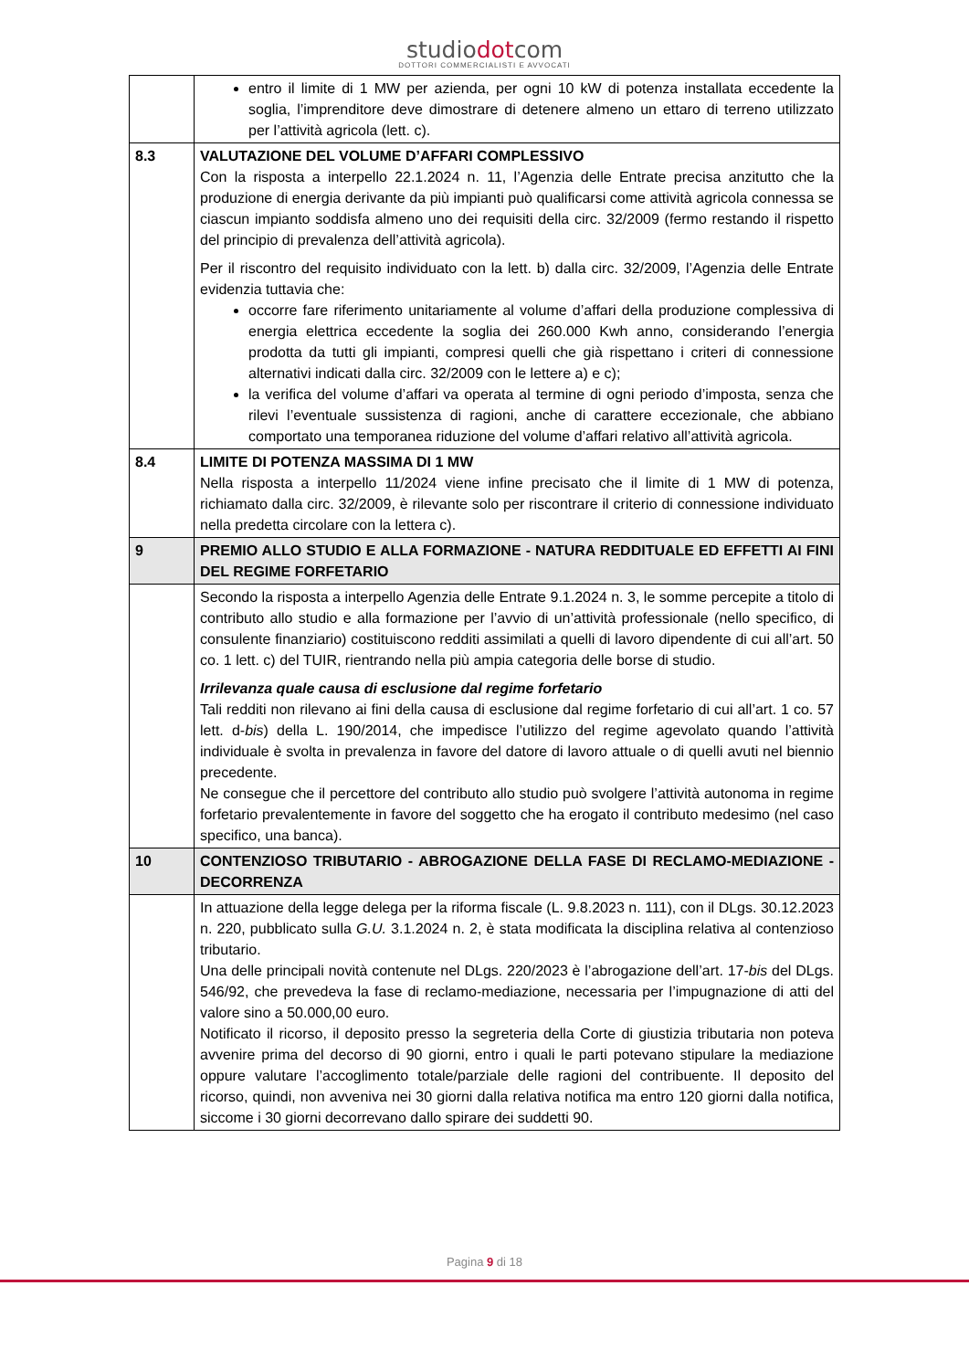studiodotcom
DOTTORI COMMERCIALISTI E AVVOCATI
| | entro il limite di 1 MW per azienda, per ogni 10 kW di potenza installata eccedente la soglia, l’imprenditore deve dimostrare di detenere almeno un ettaro di terreno utilizzato per l’attività agricola (lett. c). |
| 8.3 | VALUTAZIONE DEL VOLUME D’AFFARI COMPLESSIVO Con la risposta a interpello 22.1.2024 n. 11, l’Agenzia delle Entrate precisa anzitutto che la produzione di energia derivante da più impianti può qualificarsi come attività agricola connessa se ciascun impianto soddisfa almeno uno dei requisiti della circ. 32/2009 (fermo restando il rispetto del principio di prevalenza dell’attività agricola). Per il riscontro del requisito individuato con la lett. b) dalla circ. 32/2009, l’Agenzia delle Entrate evidenzia tuttavia che: occorre fare riferimento unitariamente al volume d’affari della produzione complessiva di energia elettrica eccedente la soglia dei 260.000 Kwh anno, considerando l’energia prodotta da tutti gli impianti, compresi quelli che già rispettano i criteri di connessione alternativi indicati dalla circ. 32/2009 con le lettere a) e c); la verifica del volume d’affari va operata al termine di ogni periodo d’imposta, senza che rilevi l’eventuale sussistenza di ragioni, anche di carattere eccezionale, che abbiano comportato una temporanea riduzione del volume d’affari relativo all’attività agricola. |
| 8.4 | LIMITE DI POTENZA MASSIMA DI 1 MW Nella risposta a interpello 11/2024 viene infine precisato che il limite di 1 MW di potenza, richiamato dalla circ. 32/2009, è rilevante solo per riscontrare il criterio di connessione individuato nella predetta circolare con la lettera c). |
| 9 | PREMIO ALLO STUDIO E ALLA FORMAZIONE - NATURA REDDITUALE ED EFFETTI AI FINI DEL REGIME FORFETARIO |
| | Secondo la risposta a interpello Agenzia delle Entrate 9.1.2024 n. 3, le somme percepite a titolo di contributo allo studio e alla formazione per l’avvio di un’attività professionale (nello specifico, di consulente finanziario) costituiscono redditi assimilati a quelli di lavoro dipendente di cui all’art. 50 co. 1 lett. c) del TUIR, rientrando nella più ampia categoria delle borse di studio. Irrilevanza quale causa di esclusione dal regime forfetario Tali redditi non rilevano ai fini della causa di esclusione dal regime forfetario di cui all’art. 1 co. 57 lett. d- bis ) della L. 190/2014, che impedisce l’utilizzo del regime agevolato quando l’attività individuale è svolta in prevalenza in favore del datore di lavoro attuale o di quelli avuti nel biennio precedente. Ne consegue che il percettore del contributo allo studio può svolgere l’attività autonoma in regime forfetario prevalentemente in favore del soggetto che ha erogato il contributo medesimo (nel caso specifico, una banca). |
| 10 | CONTENZIOSO TRIBUTARIO - ABROGAZIONE DELLA FASE DI RECLAMO-MEDIAZIONE - DECORRENZA |
| | In attuazione della legge delega per la riforma fiscale (L. 9.8.2023 n. 111), con il DLgs. 30.12.2023 n. 220, pubblicato sulla G.U. 3.1.2024 n. 2, è stata modificata la disciplina relativa al contenzioso tributario. Una delle principali novità contenute nel DLgs. 220/2023 è l’abrogazione dell’art. 17- bis del DLgs. 546/92, che prevedeva la fase di reclamo-mediazione, necessaria per l’impugnazione di atti del valore sino a 50.000,00 euro. Notificato il ricorso, il deposito presso la segreteria della Corte di giustizia tributaria non poteva avvenire prima del decorso di 90 giorni, entro i quali le parti potevano stipulare la mediazione oppure valutare l’accoglimento totale/parziale delle ragioni del contribuente. Il deposito del ricorso, quindi, non avveniva nei 30 giorni dalla relativa notifica ma entro 120 giorni dalla notifica, siccome i 30 giorni decorrevano dallo spirare dei suddetti 90. |
Pagina 9 di 18